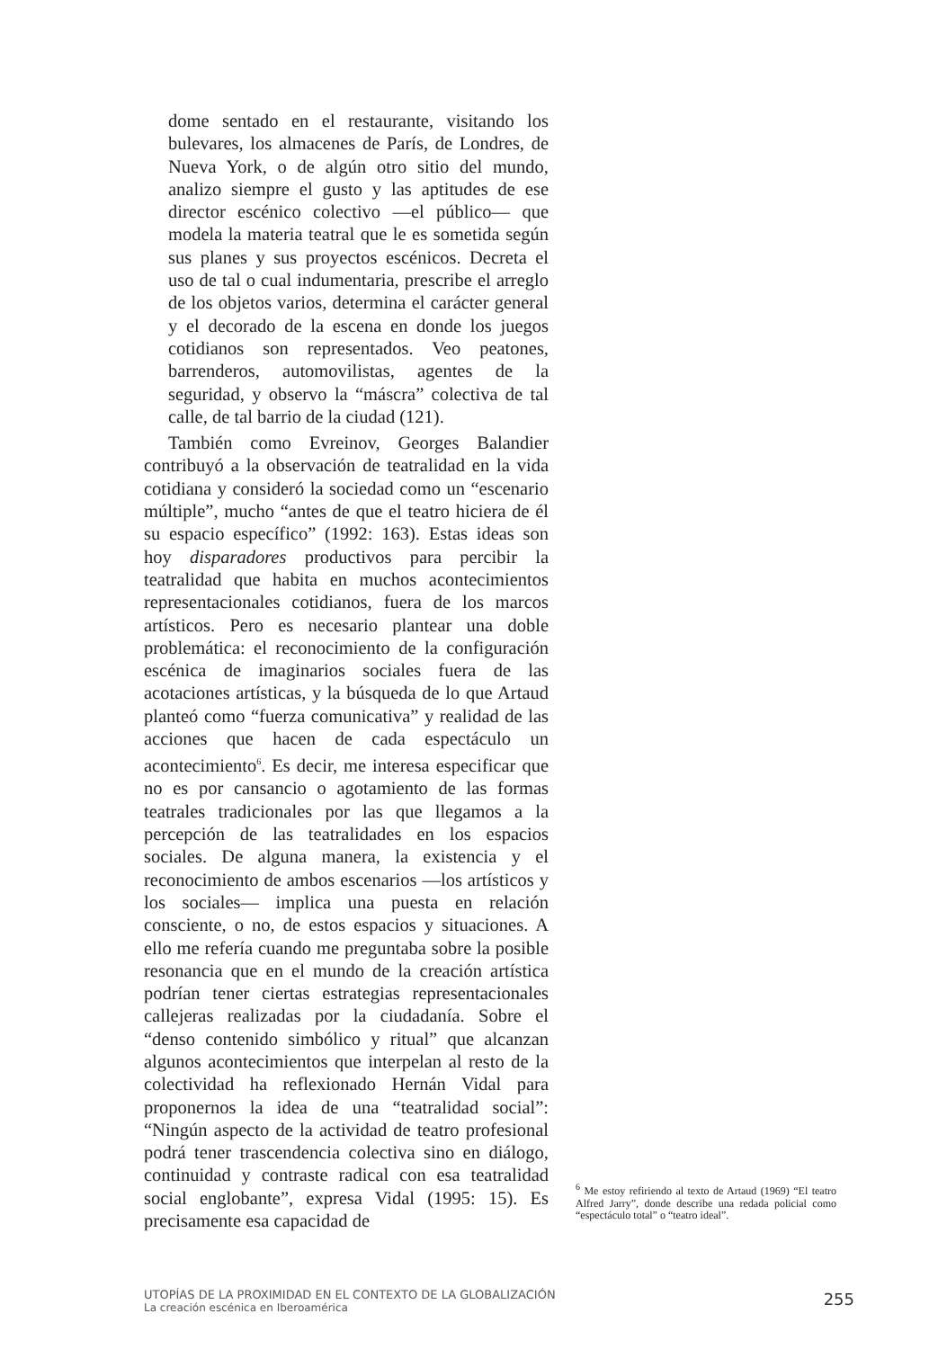dome sentado en el restaurante, visitando los bulevares, los almacenes de París, de Londres, de Nueva York, o de algún otro sitio del mundo, analizo siempre el gusto y las aptitudes de ese director escénico colectivo —el público— que modela la materia teatral que le es sometida según sus planes y sus proyectos escénicos. Decreta el uso de tal o cual indumentaria, prescribe el arreglo de los objetos varios, determina el carácter general y el decorado de la escena en donde los juegos cotidianos son representados. Veo peatones, barrenderos, automovilistas, agentes de la seguridad, y observo la “máscra” colectiva de tal calle, de tal barrio de la ciudad (121).
También como Evreinov, Georges Balandier contribuyó a la observación de teatralidad en la vida cotidiana y consideró la sociedad como un “escenario múltiple”, mucho “antes de que el teatro hiciera de él su espacio específico” (1992: 163). Estas ideas son hoy disparadores productivos para percibir la teatralidad que habita en muchos acontecimientos representacionales cotidianos, fuera de los marcos artísticos. Pero es necesario plantear una doble problemática: el reconocimiento de la configuración escénica de imaginarios sociales fuera de las acotaciones artísticas, y la búsqueda de lo que Artaud planteó como “fuerza comunicativa” y realidad de las acciones que hacen de cada espectáculo un acontecimiento<sup>6</sup>. Es decir, me interesa especificar que no es por cansancio o agotamiento de las formas teatrales tradicionales por las que llegamos a la percepción de las teatralidades en los espacios sociales. De alguna manera, la existencia y el reconocimiento de ambos escenarios —los artísticos y los sociales— implica una puesta en relación consciente, o no, de estos espacios y situaciones. A ello me refería cuando me preguntaba sobre la posible resonancia que en el mundo de la creación artística podrían tener ciertas estrategias representacionales callejeras realizadas por la ciudadanía. Sobre el “denso contenido simbólico y ritual” que alcanzan algunos acontecimientos que interpelan al resto de la colectividad ha reflexionado Hernán Vidal para proponernos la idea de una “teatralidad social”: “Ningún aspecto de la actividad de teatro profesional podrá tener trascendencia colectiva sino en diálogo, continuidad y contraste radical con esa teatralidad social englobante”, expresa Vidal (1995: 15). Es precisamente esa capacidad de
<sup>6</sup> Me estoy refiriendo al texto de Artaud (1969) “El teatro Alfred Jarry”, donde describe una redada policial como “espectáculo total” o “teatro ideal”.
UTOPÍAS DE LA PROXIMIDAD EN EL CONTEXTO DE LA GLOBALIZACIÓN
La creación escénica en Iberoamérica
255